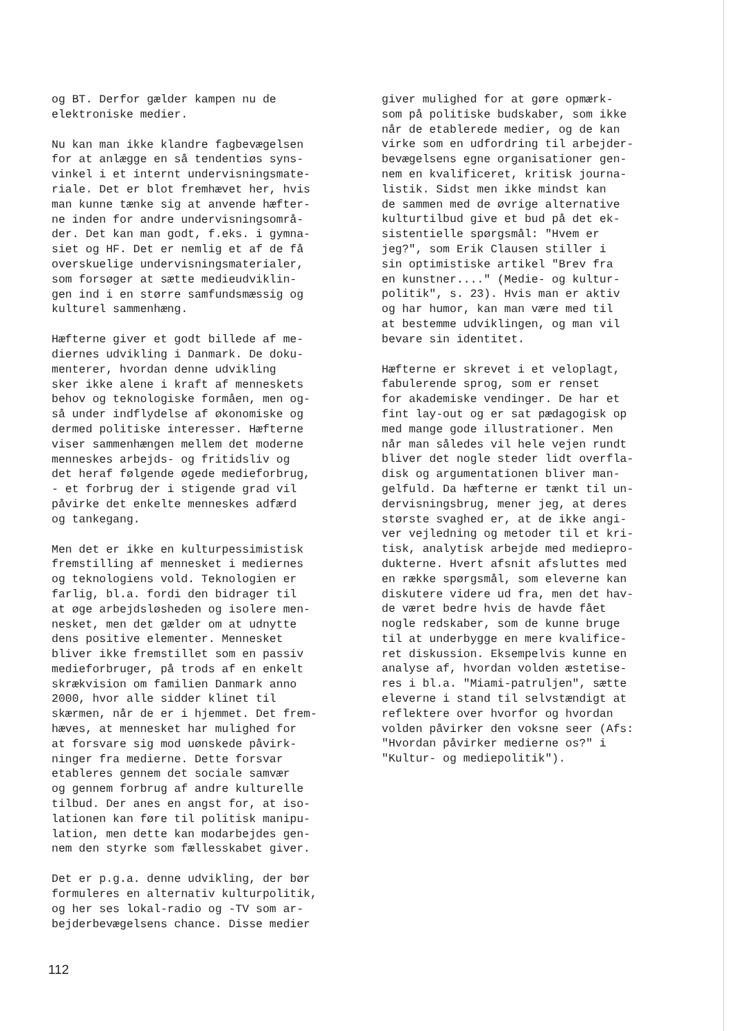og BT. Derfor gælder kampen nu de elektroniske medier.
Nu kan man ikke klandre fagbevægelsen for at anlægge en så tendentiøs syns- vinkel i et internt undervisningsmate- riale. Det er blot fremhævet her, hvis man kunne tænke sig at anvende hæfter- ne inden for andre undervisningsområ- der. Det kan man godt, f.eks. i gymna- siet og HF. Det er nemlig et af de få overskuelige undervisningsmaterialer, som forsøger at sætte medieudviklin- gen ind i en større samfundsmæssig og kulturel sammenhæng.
Hæfterne giver et godt billede af me- diernes udvikling i Danmark. De doku- menterer, hvordan denne udvikling sker ikke alene i kraft af menneskets behov og teknologiske formåen, men og- så under indflydelse af økonomiske og dermed politiske interesser. Hæfterne viser sammenhængen mellem det moderne menneskes arbejds- og fritidsliv og det heraf følgende øgede medieforbrug, - et forbrug der i stigende grad vil påvirke det enkelte menneskes adfærd og tankegang.
Men det er ikke en kulturpessimistisk fremstilling af mennesket i mediernes og teknologiens vold. Teknologien er farlig, bl.a. fordi den bidrager til at øge arbejdsløsheden og isolere men- nesket, men det gælder om at udnytte dens positive elementer. Mennesket bliver ikke fremstillet som en passiv medieforbruger, på trods af en enkelt skrækvision om familien Danmark anno 2000, hvor alle sidder klinet til skærmen, når de er i hjemmet. Det frem- hæves, at mennesket har mulighed for at forsvare sig mod uønskede påvirk- ninger fra medierne. Dette forsvar etableres gennem det sociale samvær og gennem forbrug af andre kulturelle tilbud. Der anes en angst for, at iso- lationen kan føre til politisk manipu- lation, men dette kan modarbejdes gen- nem den styrke som fællesskabet giver.
Det er p.g.a. denne udvikling, der bør formuleres en alternativ kulturpolitik, og her ses lokal-radio og -TV som ar- bejderbevægelsens chance. Disse medier
giver mulighed for at gøre opmærk- som på politiske budskaber, som ikke når de etablerede medier, og de kan virke som en udfordring til arbejder- bevægelsens egne organisationer gen- nem en kvalificeret, kritisk journa- listik. Sidst men ikke mindst kan de sammen med de øvrige alternative kulturtilbud give et bud på det ek- sistentielle spørgsmål: "Hvem er jeg?", som Erik Clausen stiller i sin optimistiske artikel "Brev fra en kunstner...." (Medie- og kultur- politik", s. 23). Hvis man er aktiv og har humor, kan man være med til at bestemme udviklingen, og man vil bevare sin identitet.
Hæfterne er skrevet i et veloplagt, fabulerende sprog, som er renset for akademiske vendinger. De har et fint lay-out og er sat pædagogisk op med mange gode illustrationer. Men når man således vil hele vejen rundt bliver det nogle steder lidt overfla- disk og argumentationen bliver man- gelfuld. Da hæfterne er tænkt til un- dervisningsbrug, mener jeg, at deres største svaghed er, at de ikke angi- ver vejledning og metoder til et kri- tisk, analytisk arbejde med mediepro- dukterne. Hvert afsnit afsluttes med en række spørgsmål, som eleverne kan diskutere videre ud fra, men det hav- de været bedre hvis de havde fået nogle redskaber, som de kunne bruge til at underbygge en mere kvalifice- ret diskussion. Eksempelvis kunne en analyse af, hvordan volden æstetise- res i bl.a. "Miami-patruljen", sætte eleverne i stand til selvstændigt at reflektere over hvorfor og hvordan volden påvirker den voksne seer (Afs: "Hvordan påvirker medierne os?" i "Kultur- og mediepolitik").
112